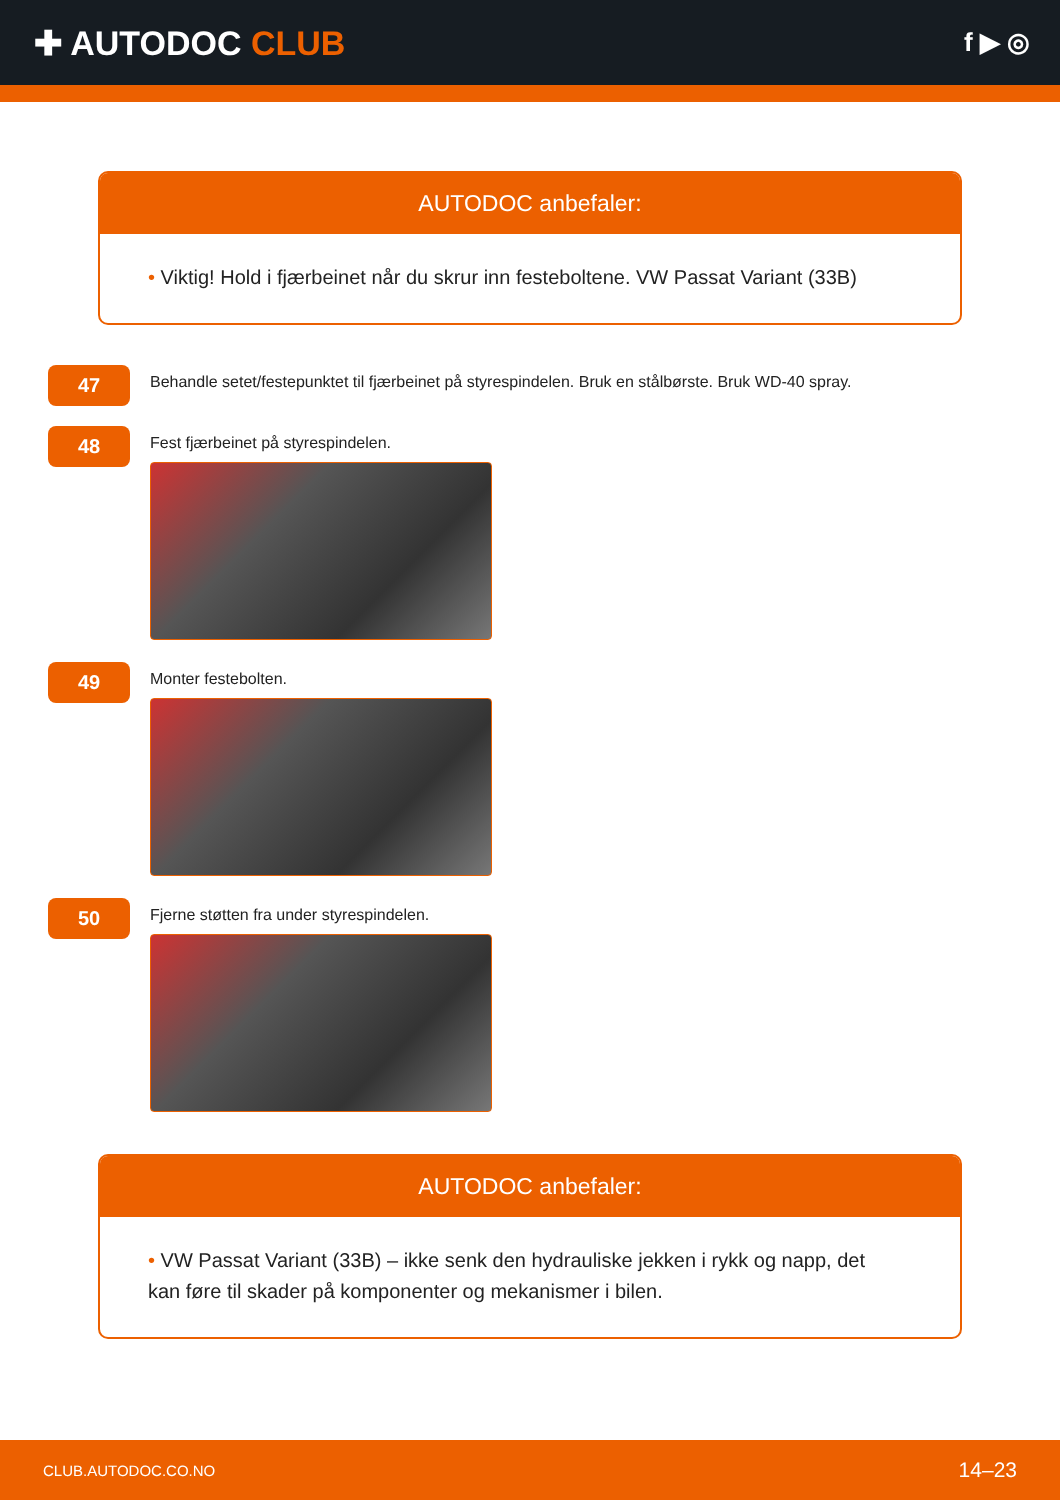✚ AUTODOC CLUB
f ▶ ◎
AUTODOC anbefaler:
• Viktig! Hold i fjærbeinet når du skrur inn festeboltene. VW Passat Variant (33B)
47
Behandle setet/festepunktet til fjærbeinet på styrespindelen. Bruk en stålbørste. Bruk WD-40 spray.
48
Fest fjærbeinet på styrespindelen.
49
Monter festebolten.
50
Fjerne støtten fra under styrespindelen.
AUTODOC anbefaler:
• VW Passat Variant (33B) – ikke senk den hydrauliske jekken i rykk og napp, det kan føre til skader på komponenter og mekanismer i bilen.
CLUB.AUTODOC.CO.NO 14–23